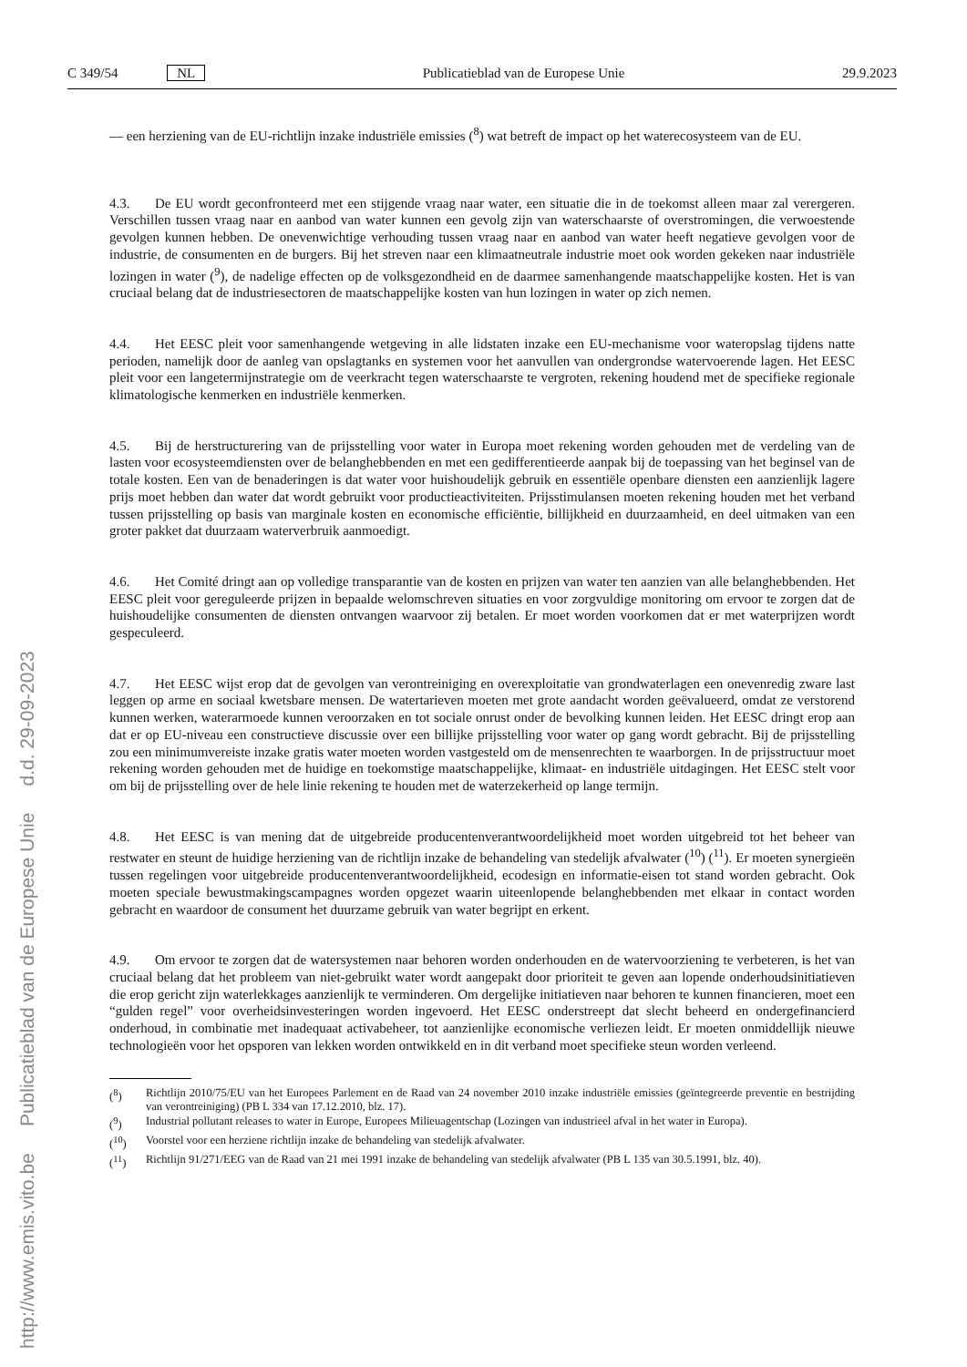http://www.emis.vito.be Publicatieblad van de Europese Unie d.d. 29-09-2023
C 349/54 NL Publicatieblad van de Europese Unie 29.9.2023
— een herziening van de EU-richtlijn inzake industriële emissies (<sup>8</sup>) wat betreft de impact op het waterecosysteem van de EU.
4.3. De EU wordt geconfronteerd met een stijgende vraag naar water, een situatie die in de toekomst alleen maar zal verergeren. Verschillen tussen vraag naar en aanbod van water kunnen een gevolg zijn van waterschaarste of overstromingen, die verwoestende gevolgen kunnen hebben. De onevenwichtige verhouding tussen vraag naar en aanbod van water heeft negatieve gevolgen voor de industrie, de consumenten en de burgers. Bij het streven naar een klimaatneutrale industrie moet ook worden gekeken naar industriële lozingen in water (<sup>9</sup>), de nadelige effecten op de volksgezondheid en de daarmee samenhangende maatschappelijke kosten. Het is van cruciaal belang dat de industriesectoren de maatschappelijke kosten van hun lozingen in water op zich nemen.
4.4. Het EESC pleit voor samenhangende wetgeving in alle lidstaten inzake een EU-mechanisme voor wateropslag tijdens natte perioden, namelijk door de aanleg van opslagtanks en systemen voor het aanvullen van ondergrondse watervoerende lagen. Het EESC pleit voor een langetermijnstrategie om de veerkracht tegen waterschaarste te vergroten, rekening houdend met de specifieke regionale klimatologische kenmerken en industriële kenmerken.
4.5. Bij de herstructurering van de prijsstelling voor water in Europa moet rekening worden gehouden met de verdeling van de lasten voor ecosysteemdiensten over de belanghebbenden en met een gedifferentieerde aanpak bij de toepassing van het beginsel van de totale kosten. Een van de benaderingen is dat water voor huishoudelijk gebruik en essentiële openbare diensten een aanzienlijk lagere prijs moet hebben dan water dat wordt gebruikt voor productieactiviteiten. Prijsstimulansen moeten rekening houden met het verband tussen prijsstelling op basis van marginale kosten en economische efficiëntie, billijkheid en duurzaamheid, en deel uitmaken van een groter pakket dat duurzaam waterverbruik aanmoedigt.
4.6. Het Comité dringt aan op volledige transparantie van de kosten en prijzen van water ten aanzien van alle belanghebbenden. Het EESC pleit voor gereguleerde prijzen in bepaalde welomschreven situaties en voor zorgvuldige monitoring om ervoor te zorgen dat de huishoudelijke consumenten de diensten ontvangen waarvoor zij betalen. Er moet worden voorkomen dat er met waterprijzen wordt gespeculeerd.
4.7. Het EESC wijst erop dat de gevolgen van verontreiniging en overexploitatie van grondwaterlagen een onevenredig zware last leggen op arme en sociaal kwetsbare mensen. De watertarieven moeten met grote aandacht worden geëvalueerd, omdat ze verstorend kunnen werken, waterarmoede kunnen veroorzaken en tot sociale onrust onder de bevolking kunnen leiden. Het EESC dringt erop aan dat er op EU-niveau een constructieve discussie over een billijke prijsstelling voor water op gang wordt gebracht. Bij de prijsstelling zou een minimumvereiste inzake gratis water moeten worden vastgesteld om de mensenrechten te waarborgen. In de prijsstructuur moet rekening worden gehouden met de huidige en toekomstige maatschappelijke, klimaat- en industriële uitdagingen. Het EESC stelt voor om bij de prijsstelling over de hele linie rekening te houden met de waterzekerheid op lange termijn.
4.8. Het EESC is van mening dat de uitgebreide producentenverantwoordelijkheid moet worden uitgebreid tot het beheer van restwater en steunt de huidige herziening van de richtlijn inzake de behandeling van stedelijk afvalwater (<sup>10</sup>) (<sup>11</sup>). Er moeten synergieën tussen regelingen voor uitgebreide producentenverantwoordelijkheid, ecodesign en informatie-eisen tot stand worden gebracht. Ook moeten speciale bewustmakingscampagnes worden opgezet waarin uiteenlopende belanghebbenden met elkaar in contact worden gebracht en waardoor de consument het duurzame gebruik van water begrijpt en erkent.
4.9. Om ervoor te zorgen dat de watersystemen naar behoren worden onderhouden en de watervoorziening te verbeteren, is het van cruciaal belang dat het probleem van niet-gebruikt water wordt aangepakt door prioriteit te geven aan lopende onderhoudsinitiatieven die erop gericht zijn waterlekkages aanzienlijk te verminderen. Om dergelijke initiatieven naar behoren te kunnen financieren, moet een “gulden regel” voor overheidsinvesteringen worden ingevoerd. Het EESC onderstreept dat slecht beheerd en ondergefinancierd onderhoud, in combinatie met inadequaat activabeheer, tot aanzienlijke economische verliezen leidt. Er moeten onmiddellijk nieuwe technologieën voor het opsporen van lekken worden ontwikkeld en in dit verband moet specifieke steun worden verleend.
(<sup>8</sup>) Richtlijn 2010/75/EU van het Europees Parlement en de Raad van 24 november 2010 inzake industriële emissies (geïntegreerde preventie en bestrijding van verontreiniging) (PB L 334 van 17.12.2010, blz. 17).
(<sup>9</sup>) Industrial pollutant releases to water in Europe, Europees Milieuagentschap (Lozingen van industrieel afval in het water in Europa).
(<sup>10</sup>) Voorstel voor een herziene richtlijn inzake de behandeling van stedelijk afvalwater.
(<sup>11</sup>) Richtlijn 91/271/EEG van de Raad van 21 mei 1991 inzake de behandeling van stedelijk afvalwater (PB L 135 van 30.5.1991, blz. 40).